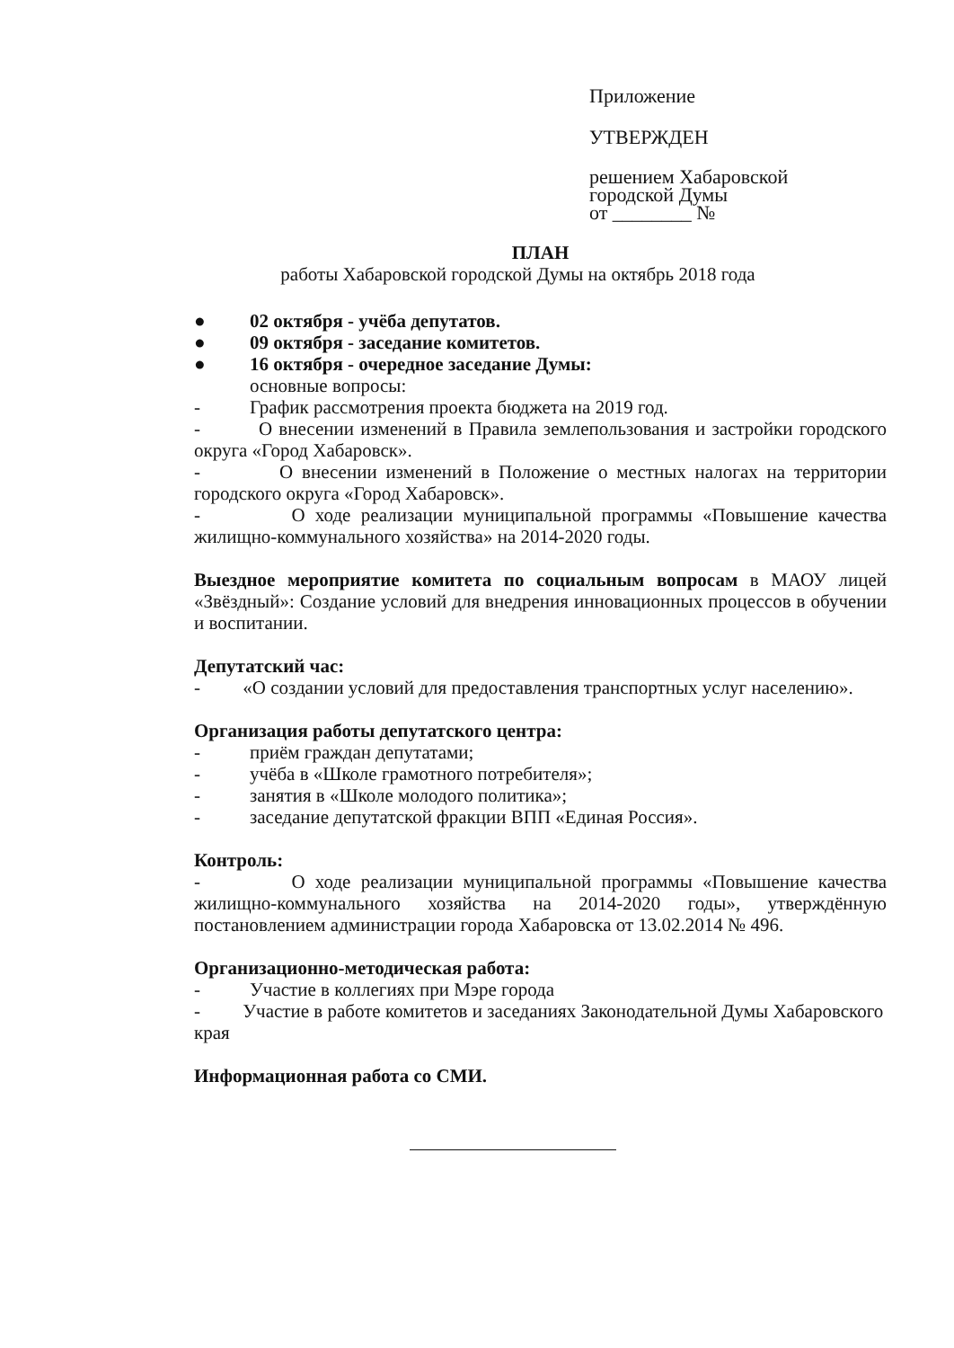Приложение
УТВЕРЖДЕН
решением Хабаровской
городской Думы
от ________ №
ПЛАН
работы Хабаровской городской Думы на октябрь 2018 года
● 02 октября - учёба депутатов.
● 09 октября - заседание комитетов.
● 16 октября - очередное заседание Думы:
основные вопросы:
- График рассмотрения проекта бюджета на 2019 год.
- О внесении изменений в Правила землепользования и застройки городского округа «Город Хабаровск».
- О внесении изменений в Положение о местных налогах на территории городского округа «Город Хабаровск».
- О ходе реализации муниципальной программы «Повышение качества жилищно-коммунального хозяйства» на 2014-2020 годы.
Выездное мероприятие комитета по социальным вопросам в МАОУ лицей «Звёздный»: Создание условий для внедрения инновационных процессов в обучении и воспитании.
Депутатский час:
- «О создании условий для предоставления транспортных услуг населению».
Организация работы депутатского центра:
- приём граждан депутатами;
- учёба в «Школе грамотного потребителя»;
- занятия в «Школе молодого политика»;
- заседание депутатской фракции ВПП «Единая Россия».
Контроль:
- О ходе реализации муниципальной программы «Повышение качества жилищно-коммунального хозяйства на 2014-2020 годы», утверждённую постановлением администрации города Хабаровска от 13.02.2014 № 496.
Организационно-методическая работа:
- Участие в коллегиях при Мэре города
- Участие в работе комитетов и заседаниях Законодательной Думы Хабаровского края
Информационная работа со СМИ.